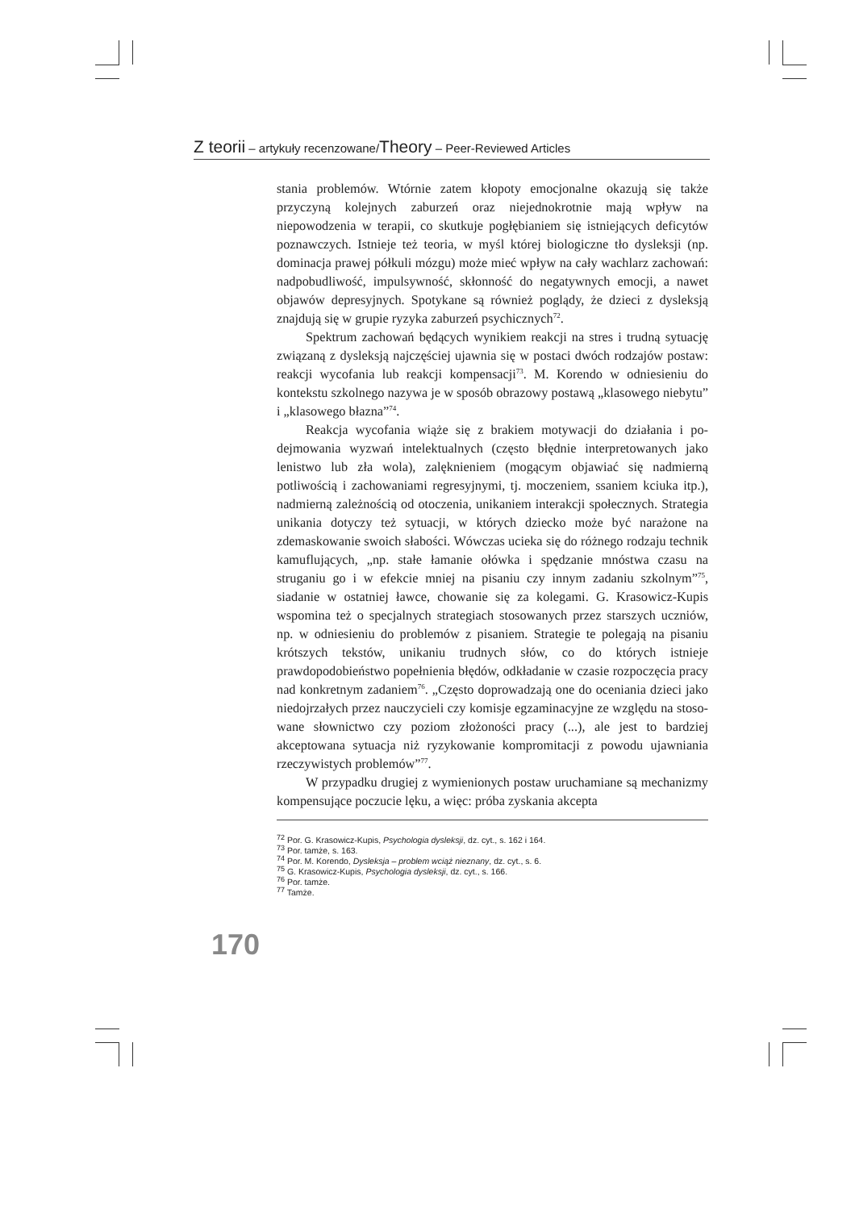Z teorii – artykuły recenzowane/Theory – Peer-Reviewed Articles
stania problemów. Wtórnie zatem kłopoty emocjonalne okazują się tak­że przyczyną kolejnych zaburzeń oraz niejednokrotnie mają wpływ na niepowodzenia w terapii, co skutkuje pogłębianiem się istniejących defi­cytów poznawczych. Istnieje też teoria, w myśl której biologiczne tło dys­leksji (np. dominacja prawej półkuli mózgu) może mieć wpływ na cały wachlarz zachowań: nadpobudliwość, impulsywność, skłonność do ne­gatywnych emocji, a nawet objawów depresyjnych. Spotykane są również poglądy, że dzieci z dysleksją znajdują się w grupie ryzyka zaburzeń psy­chicznych<sup>72</sup>.
Spektrum zachowań będących wynikiem reakcji na stres i trudną sytuację związaną z dysleksją najczęściej ujawnia się w postaci dwóch rodzajów postaw: reakcji wycofania lub reakcji kompensacji<sup>73</sup>. M. Koren­do w odniesieniu do kontekstu szkolnego nazywa je w sposób obrazowy postawą „klasowego niebytu” i „klasowego błazna”<sup>74</sup>.
Reakcja wycofania wiąże się z brakiem motywacji do działania i po­dejmowania wyzwań intelektualnych (często błędnie interpretowanych jako lenistwo lub zła wola), zalęknieniem (mogącym objawiać się nad­mierną potliwością i zachowaniami regresyjnymi, tj. moczeniem, ssaniem kciuka itp.), nadmierną zależnością od otoczenia, unikaniem interakcji społecznych. Strategia unikania dotyczy też sytuacji, w których dziecko może być narażone na zdemaskowanie swoich słabości. Wówczas ucieka się do różnego rodzaju technik kamuflujących, „np. stałe łamanie ołówka i spędzanie mnóstwa czasu na struganiu go i w efekcie mniej na pisaniu czy innym zadaniu szkolnym”<sup>75</sup>, siadanie w ostatniej ławce, chowanie się za kolegami. G. Krasowicz-Kupis wspomina też o specjalnych strategiach stosowanych przez starszych uczniów, np. w odniesieniu do problemów z pisaniem. Strategie te polegają na pisaniu krótszych tekstów, unikaniu trudnych słów, co do których istnieje prawdopodobieństwo popełnienia błędów, odkładanie w czasie rozpoczęcia pracy nad konkretnym zada­niem<sup>76</sup>. „Często doprowadzają one do oceniania dzieci jako niedojrza­łych przez nauczycieli czy komisje egzaminacyjne ze względu na stoso­wane słownictwo czy poziom złożoności pracy (...), ale jest to bardziej akceptowana sytuacja niż ryzykowanie kompromitacji z powodu ujaw­niania rzeczywistych problemów”<sup>77</sup>.
W przypadku drugiej z wymienionych postaw uruchamiane są me­chanizmy kompensujące poczucie lęku, a więc: próba zyskania akcepta­
<sup>72</sup> Por. G. Krasowicz-Kupis, Psychologia dysleksji, dz. cyt., s. 162 i 164.
<sup>73</sup> Por. tamże, s. 163.
<sup>74</sup> Por. M. Korendo, Dysleksja – problem wciąż nieznany, dz. cyt., s. 6.
<sup>75</sup> G. Krasowicz-Kupis, Psychologia dysleksji, dz. cyt., s. 166.
<sup>76</sup> Por. tamże.
<sup>77</sup> Tamże.
170